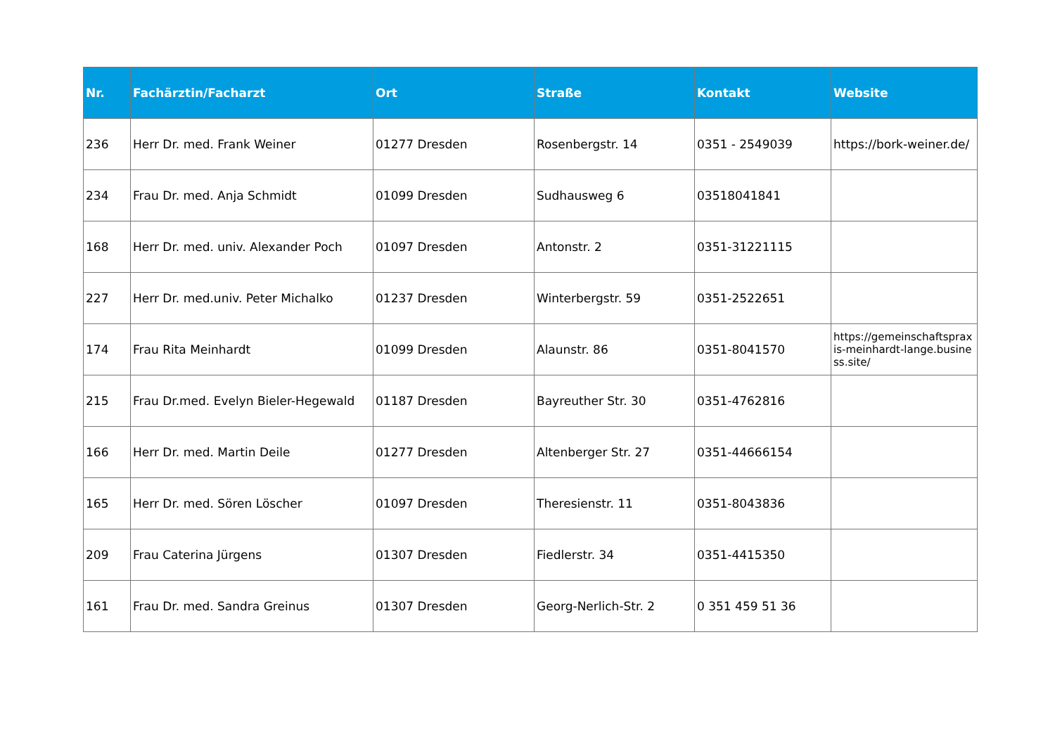| Nr. | Fachärztin/Facharzt | Ort | Straße | Kontakt | Website |
| --- | --- | --- | --- | --- | --- |
| 236 | Herr Dr. med. Frank Weiner | 01277 Dresden | Rosenbergstr. 14 | 0351 - 2549039 | https://bork-weiner.de/ |
| 234 | Frau Dr. med. Anja Schmidt | 01099 Dresden | Sudhausweg 6 | 03518041841 | |
| 168 | Herr Dr. med. univ. Alexander Poch | 01097 Dresden | Antonstr. 2 | 0351-31221115 | |
| 227 | Herr Dr. med.univ. Peter Michalko | 01237 Dresden | Winterbergstr. 59 | 0351-2522651 | |
| 174 | Frau Rita Meinhardt | 01099 Dresden | Alaunstr. 86 | 0351-8041570 | https://gemeinschaftspraxis-meinhardt-lange.business.site/ |
| 215 | Frau Dr.med. Evelyn Bieler-Hegewald | 01187 Dresden | Bayreuther Str. 30 | 0351-4762816 | |
| 166 | Herr Dr. med. Martin Deile | 01277 Dresden | Altenberger Str. 27 | 0351-44666154 | |
| 165 | Herr Dr. med. Sören Löscher | 01097 Dresden | Theresienstr. 11 | 0351-8043836 | |
| 209 | Frau Caterina Jürgens | 01307 Dresden | Fiedlerstr. 34 | 0351-4415350 | |
| 161 | Frau Dr. med. Sandra Greinus | 01307 Dresden | Georg-Nerlich-Str. 2 | 0 351 459 51 36 | |